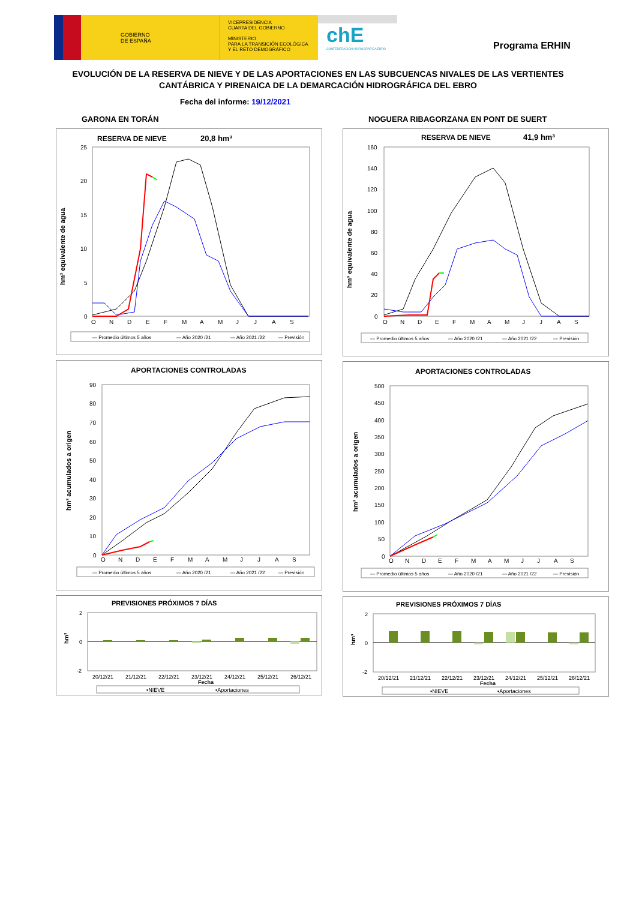GOBIERNO
DE ESPAÑA
VICEPRESIDENCIA
CUARTA DEL GOBIERNO
MINISTERIO
PARA LA TRANSICIÓN ECOLÓGICA
Y EL RETO DEMOGRÁFICO
chE
CONFEDERACIÓN HIDROGRÁFICA EBRO
Programa ERHIN
EVOLUCIÓN DE LA RESERVA DE NIEVE Y DE LAS APORTACIONES EN LAS SUBCUENCAS NIVALES DE LAS VERTIENTES CANTÁBRICA Y PIRENAICA DE LA DEMARCACIÓN HIDROGRÁFICA DEL EBRO
Fecha del informe: 19/12/2021
GARONA EN TORÁN
RESERVA DE NIEVE
20,8 hm³
hm³ equivalente de agua
25
20
15
10
5
0
O
N
D
E
F
M
A
M
J
J
A
S
— Promedio últimos 5 años
— Año 2020 /21
— Año 2021 /22
— Previsión
APORTACIONES CONTROLADAS
hm³ acumulados a origen
90
80
70
60
50
40
30
20
10
0
O
N
D
E
F
M
A
M
J
J
A
S
— Promedio últimos 5 años
— Año 2020 /21
— Año 2021 /22
— Previsión
PREVISIONES PRÓXIMOS 7 DÍAS
hm³
2
0
-2
20/12/21
21/12/21
22/12/21
23/12/21
24/12/21
25/12/21
26/12/21
Fecha
▪NIEVE
▪Aportaciones
NOGUERA RIBAGORZANA EN PONT DE SUERT
RESERVA DE NIEVE
41,9 hm³
hm³ equivalente de agua
160
140
120
100
80
60
40
20
0
O
N
D
E
F
M
A
M
J
J
A
S
— Promedio últimos 5 años
— Año 2020 /21
— Año 2021 /22
— Previsión
APORTACIONES CONTROLADAS
hm³ acumulados a origen
500
450
400
350
300
250
200
150
100
50
0
O
N
D
E
F
M
A
M
J
J
A
S
— Promedio últimos 5 años
— Año 2020 /21
— Año 2021 /22
— Previsión
PREVISIONES PRÓXIMOS 7 DÍAS
hm³
2
0
-2
20/12/21
21/12/21
22/12/21
23/12/21
24/12/21
25/12/21
26/12/21
Fecha
▪NIEVE
▪Aportaciones